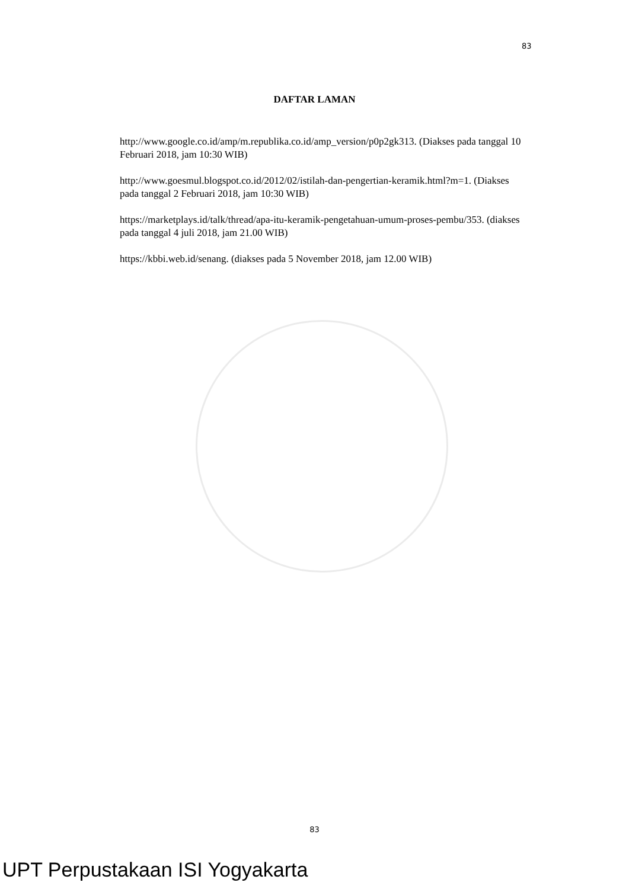83
DAFTAR LAMAN
http://www.google.co.id/amp/m.republika.co.id/amp_version/p0p2gk313. (Diakses pada tanggal 10 Februari 2018, jam 10:30 WIB)
http://www.goesmul.blogspot.co.id/2012/02/istilah-dan-pengertian-keramik.html?m=1. (Diakses pada tanggal 2 Februari 2018, jam 10:30 WIB)
https://marketplays.id/talk/thread/apa-itu-keramik-pengetahuan-umum-proses-pembu/353. (diakses pada tanggal 4 juli 2018, jam 21.00 WIB)
https://kbbi.web.id/senang. (diakses pada 5 November 2018, jam 12.00 WIB)
83
UPT Perpustakaan ISI Yogyakarta